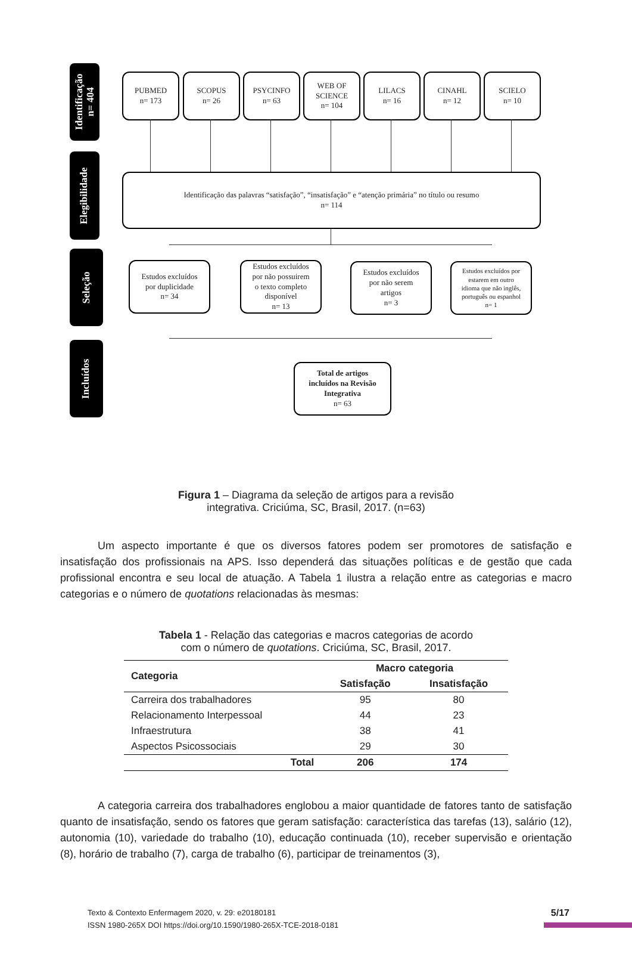Identificação
n= 404
Elegibilidade
Seleção
Incluídos
PUBMED
n= 173
SCOPUS
n= 26
PSYCINFO
n= 63
WEB OF
SCIENCE
n= 104
LILACS
n= 16
CINAHL
n= 12
SCIELO
n= 10
Identificação das palavras “satisfação”, “insatisfação” e “atenção primária” no título ou resumo
n= 114
Estudos excluídos
por duplicidade
n= 34
Estudos excluídos
por não possuirem
o texto completo
disponível
n= 13
Estudos excluídos
por não serem
artigos
n= 3
Estudos excluídos por
estarem em outro
idioma que não inglês,
português ou espanhol
n= 1
Total de artigos
incluídos na Revisão
Integrativa
n= 63
Figura 1 – Diagrama da seleção de artigos para a revisão
integrativa. Criciúma, SC, Brasil, 2017. (n=63)
Um aspecto importante é que os diversos fatores podem ser promotores de satisfação e insatisfação dos profissionais na APS. Isso dependerá das situações políticas e de gestão que cada profissional encontra e seu local de atuação. A Tabela 1 ilustra a relação entre as categorias e macro categorias e o número de quotations relacionadas às mesmas:
Tabela 1 - Relação das categorias e macros categorias de acordo
com o número de quotations. Criciúma, SC, Brasil, 2017.
| Categoria | Macro categoria | |
| --- | --- | --- |
| | Satisfação | Insatisfação |
| Carreira dos trabalhadores | 95 | 80 |
| Relacionamento Interpessoal | 44 | 23 |
| Infraestrutura | 38 | 41 |
| Aspectos Psicossociais | 29 | 30 |
| Total | 206 | 174 |
A categoria carreira dos trabalhadores englobou a maior quantidade de fatores tanto de satisfação quanto de insatisfação, sendo os fatores que geram satisfação: característica das tarefas (13), salário (12), autonomia (10), variedade do trabalho (10), educação continuada (10), receber supervisão e orientação (8), horário de trabalho (7), carga de trabalho (6), participar de treinamentos (3),
Texto & Contexto Enfermagem 2020, v. 29: e20180181
ISSN 1980-265X DOI https://doi.org/10.1590/1980-265X-TCE-2018-0181
5/17